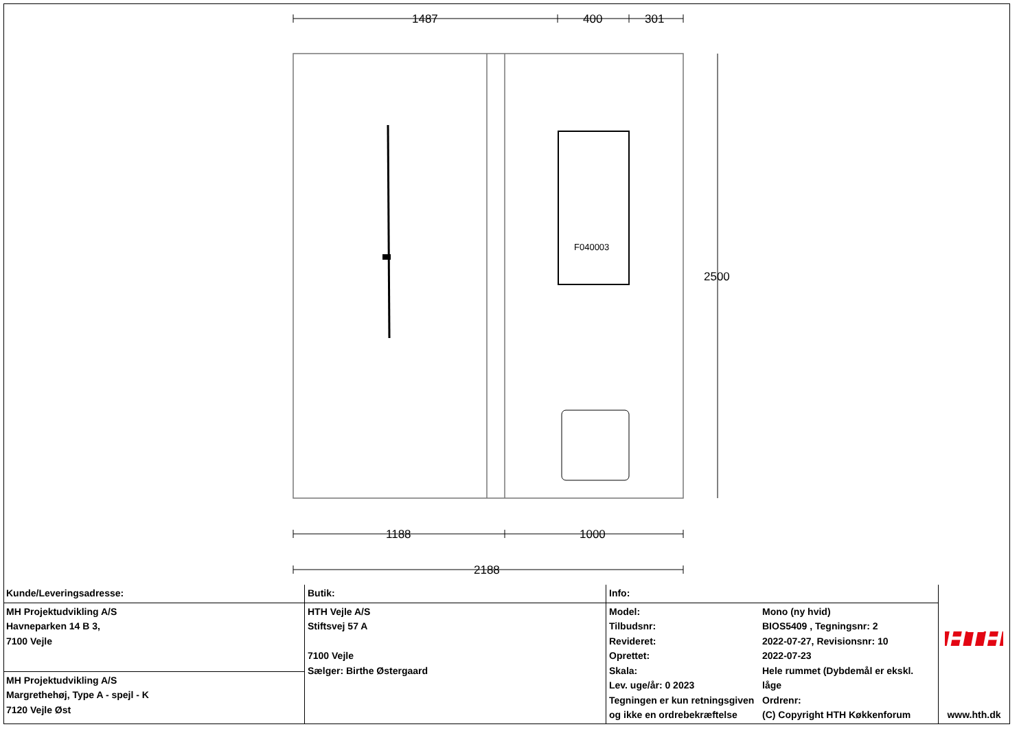1487 400 301
2500
1188 1000
2188
F040003
| Kunde/Leveringsadresse: | Butik: | Info: | | HTH www.hth.dk |
| MH Projektudvikling A/S Havneparken 14 B 3, 7100 Vejle | HTH Vejle A/S Stiftsvej 57 A 7100 Vejle Sælger: Birthe Østergaard | Model: Tilbudsnr: Revideret: Oprettet: Skala: Lev. uge/år: 0 2023 Tegningen er kun retningsgiven og ikke en ordrebekræftelse | Mono (ny hvid) BIOS5409 , Tegningsnr: 2 2022-07-27, Revisionsnr: 10 2022-07-23 Hele rummet (Dybdemål er ekskl. låge Ordrenr: (C) Copyright HTH Køkkenforum | |
| MH Projektudvikling A/S Margrethehøj, Type A - spejl - K 7120 Vejle Øst | | | | |